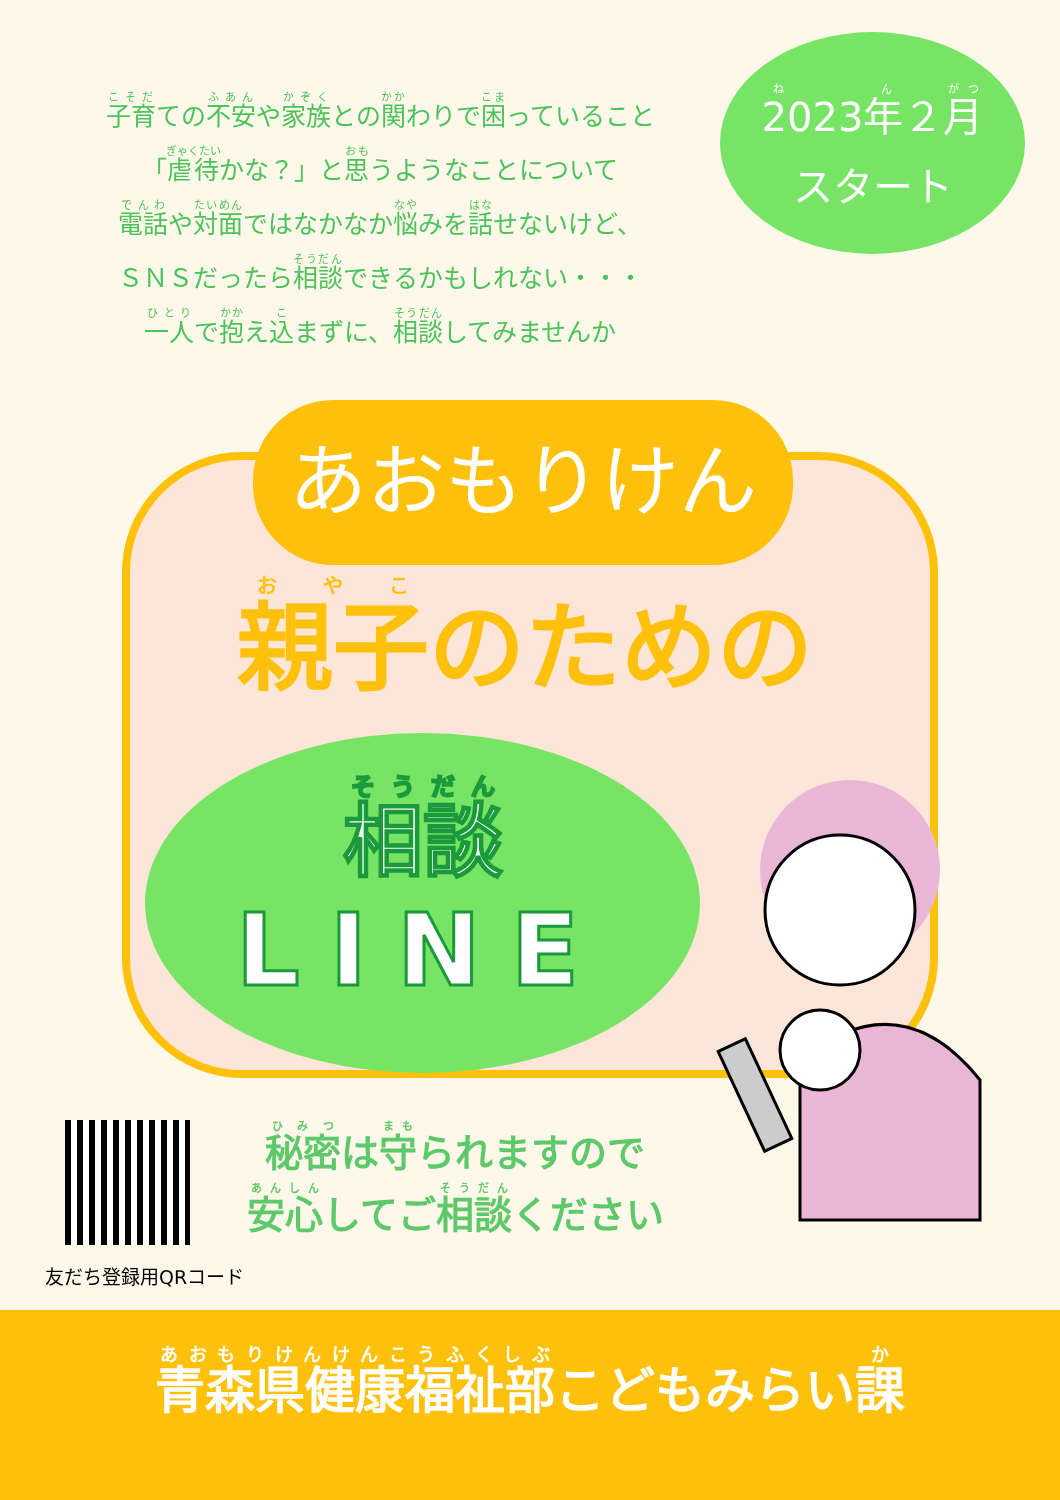子育ての不安や家族との関わりで困っていること
「虐待かな？」と思うようなことについて
電話や対面ではなかなか悩みを話せないけど、
ＳＮＳだったら相談できるかもしれない・・・
一人で抱え込まずに、相談してみませんか
2023年２月
スタート
あおもりけん
親子のための
相談
LINE
友だち登録用QRコード
秘密は守られますので
安心してご相談ください
青森県健康福祉部こどもみらい課